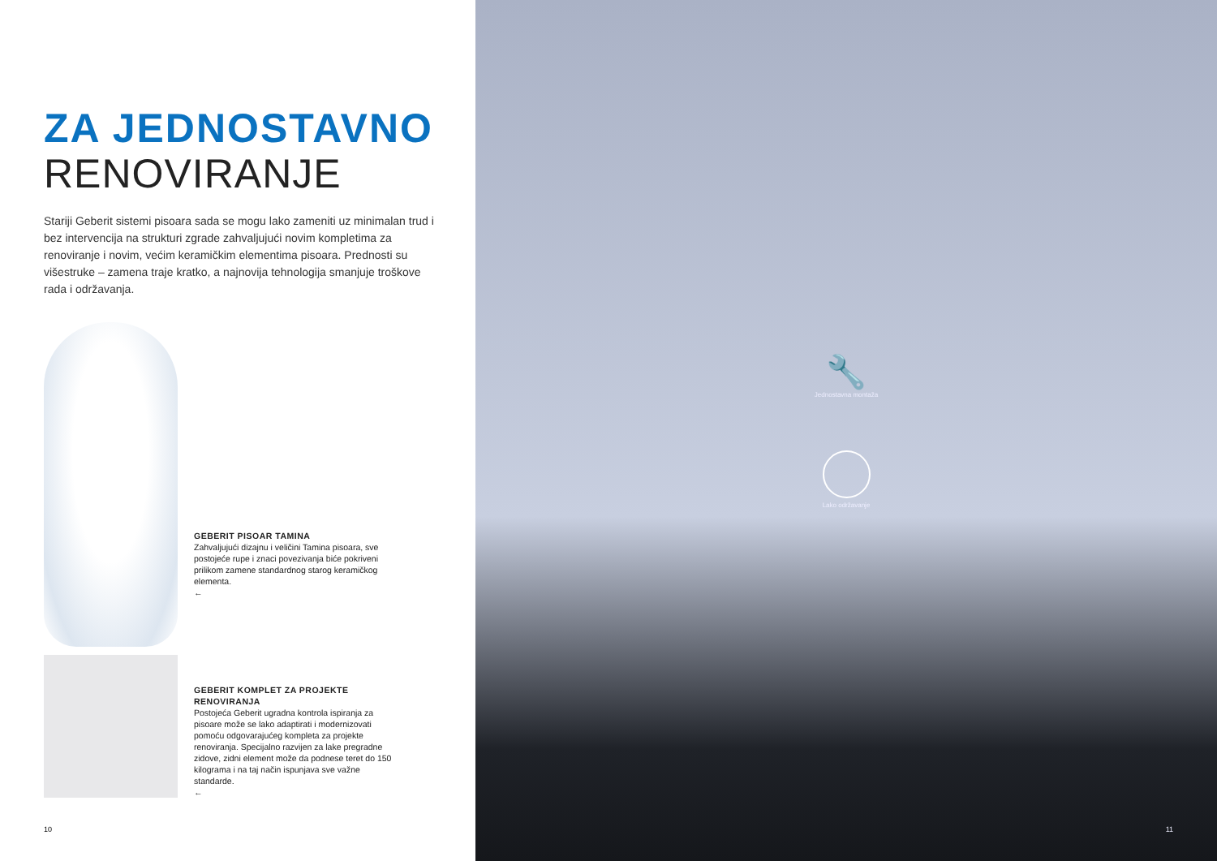ZA JEDNOSTAVNO
RENOVIRANJE
Stariji Geberit sistemi pisoara sada se mogu lako zameniti uz minimalan trud i bez intervencija na strukturi zgrade zahvaljujući novim kompletima za renoviranje i novim, većim keramičkim elementima pisoara. Prednosti su višestruke – zamena traje kratko, a najnovija tehnologija smanjuje troškove rada i održavanja.
GEBERIT PISOAR TAMINA
Zahvaljujući dizajnu i veličini Tamina pisoara, sve postojeće rupe i znaci povezivanja biće pokriveni prilikom zamene standardnog starog keramičkog elementa.
←
GEBERIT KOMPLET ZA PROJEKTE RENOVIRANJA
Postojeća Geberit ugradna kontrola ispiranja za pisoare može se lako adaptirati i modernizovati pomoću odgovarajućeg kompleta za projekte renoviranja. Specijalno razvijen za lake pregradne zidove, zidni element može da podnese teret do 150 kilograma i na taj način ispunjava sve važne standarde.
←
10
🔧
Jednostavna montaža
Lako održavanje
11